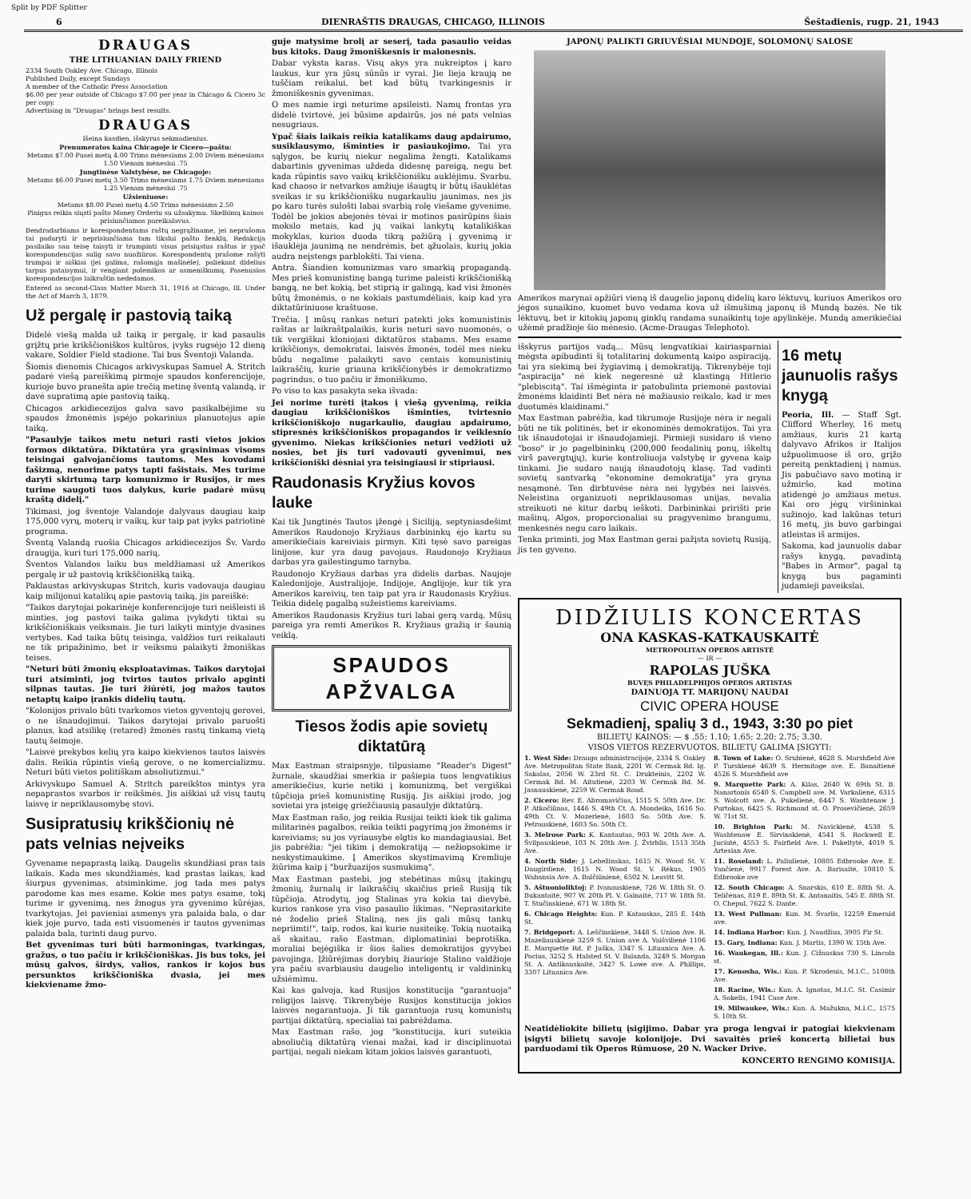Split by PDF Splitter
6 DIENRAŠTIS DRAUGAS, CHICAGO, ILLINOIS Šeštadienis, rugp. 21, 1943
DRAUGAS
THE LITHUANIAN DAILY FRIEND
2334 South Oakley Ave. Chicago, Illinois
Published Daily, except Sundays
A member of the Catholic Press Association
$6.00 per year outside of Chicago $7.00 per year in Chicago & Cicero 3c per copy.
Advertising in "Draugas" brings best results.
DRAUGAS
Išeina kasdien, išskyrus sekmadienius.
Prenumeratos kaina Chicagoje ir Cicero—paštu:
Metams $7.00 Pusei metų 4.00 Trims mėnesiams 2.00 Dviem mėnesiams 1.50 Vienam mėnesiui .75
Jungtinėse Valstybėse, ne Chicagoje:
Metams $6.00 Pusei metų 3.50 Trims mėnesiams 1.75 Dviem mėnesiams 1.25 Vienam mėnesiui .75
Užsieniuose:
Metams $8.00 Pusei metų 4.50 Trims mėnesiams 2.50
Pinigus reikia siųsti pašto Money Orderiu su užsakymu. Skelbimų kainos prisiunčiamos pareikalavus.
Bendradarbiams ir korespondentams raštų negrąžiname, jei neprašoma tai padaryti ir neprisiunčiama tam tikslui pašto ženklų. Redakcija pasilaiko sau teisę taisyti ir trumpinti visus prisiųstus raštus ir ypač korespondencijas sulig savo nuožiūros. Korespondentų prašome rašyti trumpai ir aiškiai (jei galima, rašomąja mašinėle), paliekant didelius tarpus pataisymui, ir vengiant polemikos ar asmeniškumų. Pasenusios korespondencijos laikraštin nededamos.
Entered as second-Class Matter March 31, 1916 at Chicago, Ill. Under the Act of March 3, 1879.
Už pergalę ir pastovią taiką
Didelė viešą malda už taiką ir pergalę, ir kad pasaulis grįžtų prie krikščioniškos kultūros, įvyks rugsėjo 12 dieną vakare, Soldier Field stadione. Tai bus Šventoji Valanda.
Šiomis dienomis Chicagos arkivyskupas Samuel A. Stritch padarė viešą pareiškimą pirmoje spaudos konferencijoje, kurioje buvo pranešta apie trečią metinę šventą valandą, ir davė supratimą apie pastovią taiką.
Chicagos arkidiecezijos galva savo pasikalbėjime su spaudos žmonėmis įspėjo pokarinius planuotojus apie taiką.
"Pasaulyje taikos metu neturi rasti vietos jokios formos diktatūra. Diktatūra yra grąsinimas visoms teisingai galvojančioms tautoms. Mes kovodami fašizmą, nenorime patys tapti fašistais. Mes turime daryti skirtumą tarp komunizmo ir Rusijos, ir mes turime saugoti tuos dalykus, kurie padarė mūsų kraštą didelį."
Tikimasi, jog šventoje Valandoje dalyvaus daugiau kaip 175,000 vyrų, moterų ir vaikų, kur taip pat įvyks patriotinė programa.
Šventą Valandą ruošia Chicagos arkidiecezijos Šv. Vardo draugija, kuri turi 175,000 narių.
Šventos Valandos laiku bus meldžiamasi už Amerikos pergalę ir už pastovią krikščionišką taiką.
Paklaustas arkivyskupas Stritch, kuris vadovauja daugiau kaip milijonui katalikų apie pastovią taiką, jis pareiškė:
"Taikos darytojai pokarinėje konferencijoje turi neišleisti iš minties, jog pastovi taika galima įvykdyti tiktai su krikščioniškais veiksmais. Jie turi laikyti mintyje dvasines vertybes. Kad taika būtų teisinga, valdžios turi reikalauti ne tik pripažinimo, bet ir veiksmu palaikyti žmoniškas teises.
"Neturi būti žmonių eksploatavimas. Taikos darytojai turi atsiminti, jog tvirtos tautos privalo apginti silpnas tautas. Jie turi žiūrėti, jog mažos tautos netaptų kaipo įrankis didelių tautų.
"Kolonijos privalo būti tvarkomos vietos gyventojų gerovei, o ne išnaudojimui. Taikos darytojai privalo paruošti planus, kad atsilikę (retared) žmonės rastų tinkamą vietą tautų šeimoje.
"Laisvė prekybos kelių yra kaipo kiekvienos tautos laisvės dalis. Reikia rūpintis viešą gerove, o ne komercializmu. Neturi būti vietos politiškam absoliutizmui."
Arkivyskupo Samuel A. Stritch pareikštos mintys yra nepaprastos svarbos ir reikšmės. Jis aiškiai už visų tautų laisvę ir nepriklausomybę stovi.
Susipratusių krikščionių nė pats velnias neįveiks
Gyvename nepaprastą laiką. Daugelis skundžiasi pras tais laikais. Kada mes skundžiamės, kad prastas laikas, kad šiurpus gyvenimas, atsiminkime, jog tada mes patys parodome kas mes esame. Kokie mes patys esame, tokį turime ir gyvenimą, nes žmogus yra gyvenimo kūrėjas, tvarkytojas. Jei pavieniai asmenys yra palaida bala, o dar kiek joje purvo, tada esti visuomenės ir tautos gyvenimas palaida bala, turinti daug purvo.
Bet gyvenimas turi būti harmoningas, tvarkingas, gražus, o tuo pačiu ir krikščioniškas. Jis bus toks, jei mūsų galvos, širdys, valios, rankos ir kojos bus persunktos krikščioniška dvasia, jei mes kiekviename žmo-
guje matysime brolį ar seserį, tada pasaulio veidas bus kitoks. Daug žmoniškesnis ir malonesnis.
Dabar vyksta karas. Visų akys yra nukreiptos į karo laukus, kur yra jūsų sūnūs ir vyrai. Jie lieja kraują ne tuščiam reikalui, bet kad būtų tvarkingesnis ir žmoniškesnis gyvenimas.
O mes namie irgi neturime apsileisti. Namų frontas yra didelė tvirtovė, jei būsime apdairūs, jos nė pats velnias nesugriaus.
Ypač šiais laikais reikia katalikams daug apdairumo, susiklausymo, išminties ir pasiaukojimo. Tai yra sąlygos, be kurių niekur negalima žengti. Katalikams dabartinis gyvenimas uždeda didesnę pareigą, negu bet kada rūpintis savo vaikų krikščionišku auklėjimu. Svarbu, kad chaoso ir netvarkos amžiuje išaugtų ir būtų išauklėtas sveikas ir su krikščionišku nugarkauliu jaunimas, nes jis po karo turės sulošti labai svarbią rolę viešame gyvenime. Todėl be jokios abejonės tėvai ir motinos pasirūpins šiais mokslo metais, kad jų vaikai lankytų katalikiškas mokyklas, kurios duoda tikrą pažiūrą į gyvenimą ir išauklėja jaunimą ne nendrėmis, bet ąžuolais, kurių jokia audra neįstengs parblokšti. Tai viena.
Antra. Šiandien komunizmas varo smarkią propagandą. Mes prieš komunistinę bangą turime paleisti krikščionišką bangą, ne bet kokią, bet stiprią ir galingą, kad visi žmonės būtų žmonėmis, o ne kokiais pastumdėliais, kaip kad yra diktatūriniuose kraštuose.
Trečia. Į mūsų rankas neturi patekti joks komunistinis raštas ar laikraštpalaikis, kuris neturi savo nuomonės, o tik vergiškai kloniojasi diktatūros stabams. Mes esame krikščionys, demokratai, laisvės žmonės, todėl mes nieku būdu negalime palaikyti savo centais komunistinių laikraščių, kurie griauna krikščionybės ir demokratizmo pagrindus, o tuo pačiu ir žmoniškumo.
Po viso to kas pasakyta seka išvada:
Jei norime turėti įtakos į viešą gyvenimą, reikia daugiau krikščioniškos išminties, tvirtesnio krikščioniškojo nugarkaulio, daugiau apdairumo, stipresnės krikščioniškos propagandos ir veiklesnio gyvenimo. Niekas krikščionies neturi vedžioti už nosies, bet jis turi vadovauti gyvenimui, nes krikščioniški dėsniai yra teisingiausi ir stipriausi.
Raudonasis Kryžius kovos lauke
Kai tik Jungtinės Tautos įžengė į Siciliją, septyniasdešimt Amerikos Raudonojo Kryžiaus darbininkų ėjo kartu su amerikiečiais kareiviais pirmyn. Kiti tęsė savo pareigas linijose, kur yra daug pavojaus. Raudonojo Kryžiaus darbas yra gailestingumo tarnyba.
Raudonojo Kryžiaus darbas yra didelis darbas. Naujoje Kaledonijoje, Australijoje, Indijoje, Anglijoje, kur tik yra Amerikos kareivių, ten taip pat yra ir Raudonasis Kryžius. Teikia didelę pagalbą sužeistiems kareiviams.
Amerikos Raudonasis Kryžius turi labai gerą vardą. Mūsų pareiga yra remti Amerikos R. Kryžiaus gražią ir šaunią veiklą.
SPAUDOS APŽVALGA
Tiesos žodis apie sovietų diktatūrą
Max Eastman straipsnyje, tilpusiame "Reader's Digest" žurnale, skaudžiai smerkia ir pašiepia tuos lengvatikius amerikiečius, kurie netiki į komunizmą, bet vergiškai tūpčioja prieš komunistinę Rusiją. Jis aiškiai įrodo, jog sovietai yra įsteigę griežčiausią pasaulyje diktatūrą.
Max Eastman rašo, jog reikia Rusijai teikti kiek tik galima militarinės pagalbos, reikia teikti pagyrimą jos žmonėms ir kareiviams; su jos vyriausybe elgtis ko mandagiausiai. Bet jis pabrėžia: "jei tikim į demokratiją — nežiopsokime ir neskystimaukime. Į Amerikos skystimavimą Kremliuje žiūrima kaip į "buržuazijos susmukimą".
Max Eastman pastebi, jog stebėtinas mūsų įtakingų žmonių, žurnalų ir laikraščių skaičius prieš Rusiją tik tūpčioja. Atrodytų, jog Stalinas yra kokia tai dievybė, kurios rankose yra viso pasaulio likimas. "Neprasitarkite nė žodelio prieš Staliną, nes jis gali mūsų tankų nepriimti!", taip, rodos, kai kurie nusiteikę. Tokią nuotaiką aš skaitau, rašo Eastman, diplomatiniai beprotiška, moraliai bejėgiška ir šios šalies demokratijos gyvybei pavojinga. Įžiūrėjimas dorybių žiaurioje Stalino valdžioje yra pačiu svarbiausiu daugelio inteligentų ir valdininkų užsiėmimu.
Kai kas galvoja, kad Rusijos konstitucija "garantuoja" religijos laisvę. Tikrenybėje Rusijos konstitucija jokios laisvės negarantuoja. Ji tik garantuoja rusų komunistų partijai diktatūrą, specialiai tai pabrėždama.
Max Eastman rašo, jog "konstitucija, kuri suteikia absoliučią diktatūrą vienai mažai, kad ir disciplinuotai partijai, negali niekam kitam jokios laisvės garantuoti,
JAPONŲ PALIKTI GRIUVĖSIAI MUNDOJE, SOLOMONŲ SALOSE
Amerikos marynai apžiūri vieną iš daugelio japonų didelių karo lėktuvų, kuriuos Amerikos oro jėgos sunaikino, kuomet buvo vedama kova už išmušimą japonų iš Mundą bazės. Ne tik lėktuvų, bet ir kitokių japonų ginklų randama sunaikintų toje apylinkėje. Mundą amerikiečiai užėmė pradžioje šio mėnesio. (Acme-Draugas Telephoto).
išskyrus partijos vadą... Mūsų lengvatikiai kairiasparniai mėgsta apibudinti šį totalitarinį dokumentą kaipo aspiraciją, tai yra siekimą bei žygiavimą į demokratiją. Tikrenybėje toji "aspiracija" nė kiek negeresnė už klastingą Hitlerio "plebiscitą". Tai išmėginta ir patobulinta priemonė pastoviai žmonėms klaidinti Bet nėra nė mažiausio reikalo, kad ir mes duotumės klaidinami."
Max Eastman pabrėžia, kad tikrumoje Rusijoje nėra ir negali būti ne tik politinės, bet ir ekonominės demokratijos. Tai yra tik išnaudotojai ir išnaudojamieji. Pirmieji susidaro iš vieno "boso" ir jo pagelbininkų (200,000 feodalinių ponų, iškeltų virš pavergtųjų), kurie kontroliuoja valstybę ir gyvena kaip tinkami. Jie sudaro naują išnaudotojų klasę. Tad vadinti sovietų santvarką "ekonomine demokratija" yra gryna nesąmonė. Ten dirbtuvėse nėra nei lygybės nei laisvės. Neleistina organizuoti nepriklausomas unijas, nevalia streikuoti nė kitur darbų ieškoti. Darbininkai pririšti prie mašinų. Algos, proporcionaliai su pragyvenimo brangumu, menkesnės negu caro laikais.
Tenka priminti, jog Max Eastman gerai pažįsta sovietų Rusiją, jis ten gyveno.
16 metų jaunuolis rašys knygą
Peoria, Ill. — Staff Sgt. Clifford Wherley, 16 metų amžiaus, kuris 21 kartą dalyvavo Afrikos ir Italijos užpuolimuose iš oro, grįžo pereitą penktadienį į namus. Jis pabučiavo savo motiną ir užmiršo, kad motina atidengė jo amžiaus metus. Kai oro jėgų viršininkai sužinojo, kad lakūnas teturi 16 metų, jis buvo garbingai atleistas iš armijos.
Sakoma, kad jaunuolis dabar rašys knygą, pavadintą "Babes in Armor", pagal tą knygą bus pagaminti judamieji paveikslai.
DIDŽIULIS KONCERTAS
ONA KASKAS-KATKAUSKAITĖ
METROPOLITAN OPEROS ARTISTĖ
— IR —
RAPOLAS JUŠKA
BUVĘS PHILADELPHIJOS OPEROS ARTISTAS
DAINUOJA TT. MARIJONŲ NAUDAI
CIVIC OPERA HOUSE
Sekmadienį, spalių 3 d., 1943, 3:30 po piet
BILIETŲ KAINOS: — $ .55; 1.10; 1.65; 2.20; 2.75; 3.30.
VISOS VIETOS REZERVUOTOS. BILIETŲ GALIMA ĮSIGYTI:
1. West Side: Draugo administracijoje, 2334 S. Oakley Ave. Metropolitan State Bank, 2201 W. Cermak Rd. Ig. Sakalas, 2056 W. 23rd St. C. Drukteinis, 2202 W. Cermak Rd. M. Aitutienė, 2203 W. Cermak Rd. M. Jasnauskienė, 2259 W. Cermak Road.
2. Cicero: Rev. E. Abromavičius, 1515 S. 50th Ave. Dr. P. Atkočiūnas, 1446 S. 49th Ct. A. Mondeika, 1616 So. 49th Ct. V. Mozerienė, 1603 So. 50th Ave. S. Petrauskienė, 1603 So. 50th Ct.
3. Melrose Park: K. Kantautas, 903 W. 20th Ave. A. Švilpauskienė, 103 N. 20th Ave. J. Žvirblis, 1513 35th Ave.
4. North Side: J. Lebežinskas, 1615 N. Wood St. V. Daugirdienė, 1615 N. Wood St. V. Rėkus, 1905 Wabansia Ave. A. Balčiūnienė, 6502 N. Leavitt St.
5. Aštuonioliktoj: P. Ivanauskienė, 726 W. 18th St. O. Bukantaitė, 907 W. 20th Pl. V. Galnaitė, 717 W. 18th St. T. Stučinskienė, 671 W. 18th St.
6. Chicago Heights: Kun. P. Katauskas, 285 E. 14th St.
7. Bridgeport: A. Leščinskienė, 3448 S. Union Ave. R. Mazeliauskienė 3259 S. Union ave A. Vaišvilienė 1106 E. Marquette Rd. P. Juška, 3347 S. Lituanica Ave. A. Pocius, 3252 S. Halsted St. V. Balanda, 3249 S. Morgan St. A. Antikauskaitė, 3427 S. Lowe ave. A. Phillips, 3307 Lituanica Ave.
8. Town of Lake: O. Srubienė, 4628 S. Marshfield Ave P. Turskienė 4639 S. Hermitage ave. E. Banaitienė 4526 S. Marshfield ave
9. Marquette Park: A. Kilas, 2640 W. 69th St. B. Nanartonis 6540 S. Campbell ave. M. Varkalienė, 6315 S. Wolcott ave. A. Pukelienė, 6447 S. Washtenaw J. Purtokas, 6425 S. Richmond st. O. Prosevičienė, 2659 W. 71st St.
10. Brighton Park: M. Navickienė, 4538 S. Washtenaw E. Sirvinskienė, 4541 S. Rockwell E. Juciutė, 4553 S. Fairfield Ave. I. Pakeltytė, 4019 S. Artesian Ave.
11. Roseland: L. Paliulienė, 10805 Edbrooke Ave. E. Yančienė, 9917 Forest Ave. A. Barisaitė, 10810 S. Edbrooke ave
12. South Chicago: A. Snarskis, 610 E. 88th St. A. Teličėnas, 819 E. 89th St. K. Antanaitis, 545 E. 88th St. O. Chepul, 7622 S. Dante.
13. West Pullman: Kun. M. Švarlis, 12259 Emerald ave.
14. Indiana Harbor: Kun. J. Naudžius, 3905 Fir St.
15. Gary, Indiana: Kun. J. Martis, 1390 W. 15th Ave.
16. Waukegan, Ill.: Kun. J. Cižauskas 730 S. Lincoln st.
17. Kenosha, Wis.: Kun. P. Skrodenis, M.I.C., 5108th Ave.
18. Racine, Wis.: Kun. A. Ignotas, M.I.C. St. Casimir A. Sokelis, 1941 Case Ave.
19. Milwaukee, Wis.: Kun. A. Mažukna, M.I.C., 1575 S. 10th St.
Neatidėliokite bilietų įsigijimo. Dabar yra proga lengvai ir patogiai kiekvienam įsigyti bilietų savoje kolonijoje. Dvi savaitės prieš koncertą bilietai bus parduodami tik Operos Rūmuose, 20 N. Wacker Drive.
KONCERTO RENGIMO KOMISIJA.